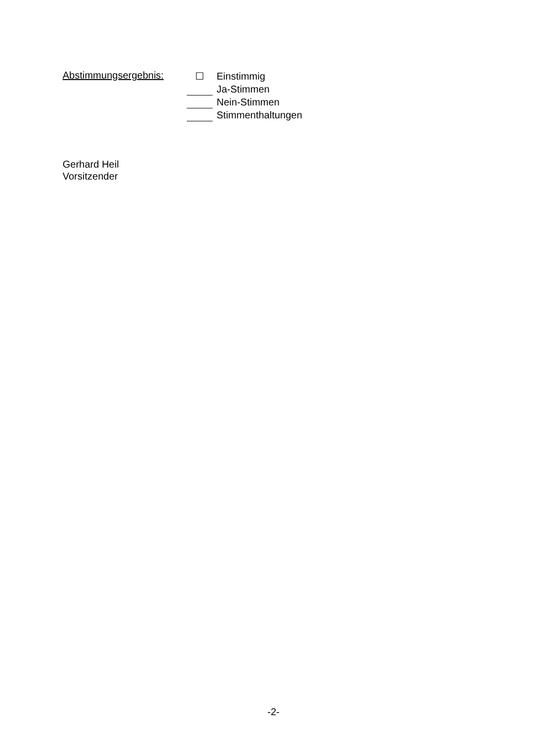Abstimmungsergebnis:
☐ Einstimmig
Ja-Stimmen
Nein-Stimmen
Stimmenthaltungen
Gerhard Heil
Vorsitzender
-2-